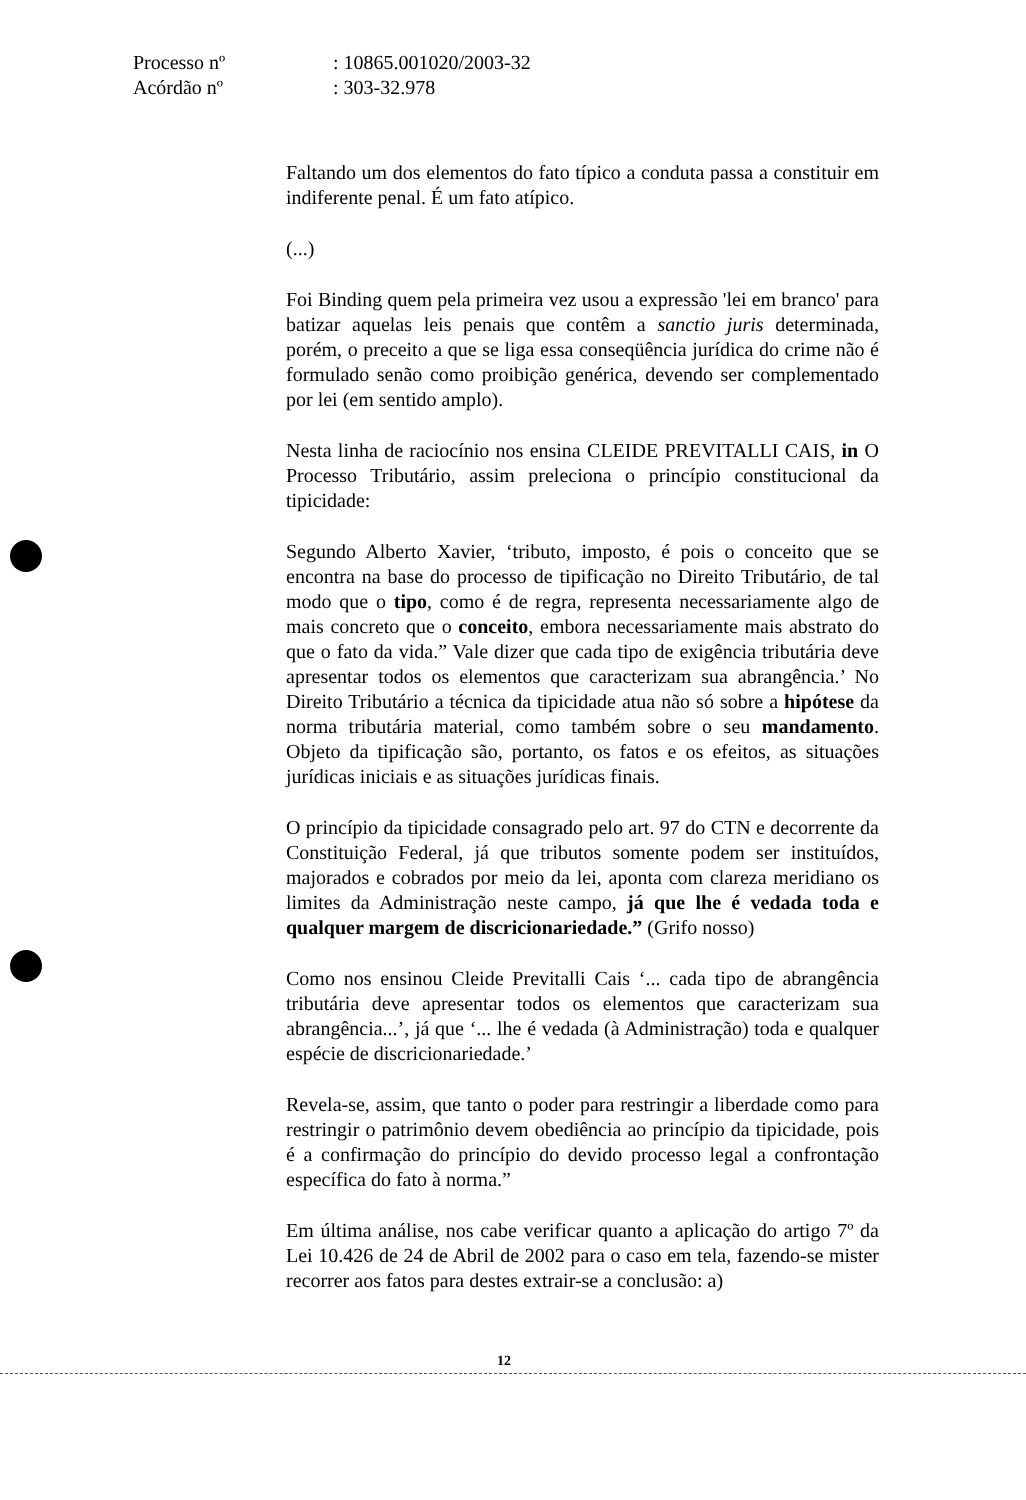Processo nº: 10865.001020/2003-32
Acórdão nº: 303-32.978
Faltando um dos elementos do fato típico a conduta passa a constituir em indiferente penal. É um fato atípico.
(...)
Foi Binding quem pela primeira vez usou a expressão 'lei em branco' para batizar aquelas leis penais que contêm a sanctio juris determinada, porém, o preceito a que se liga essa conseqüência jurídica do crime não é formulado senão como proibição genérica, devendo ser complementado por lei (em sentido amplo).
Nesta linha de raciocínio nos ensina CLEIDE PREVITALLI CAIS, in O Processo Tributário, assim preleciona o princípio constitucional da tipicidade:
Segundo Alberto Xavier, ‘tributo, imposto, é pois o conceito que se encontra na base do processo de tipificação no Direito Tributário, de tal modo que o tipo, como é de regra, representa necessariamente algo de mais concreto que o conceito, embora necessariamente mais abstrato do que o fato da vida.” Vale dizer que cada tipo de exigência tributária deve apresentar todos os elementos que caracterizam sua abrangência.’ No Direito Tributário a técnica da tipicidade atua não só sobre a hipótese da norma tributária material, como também sobre o seu mandamento. Objeto da tipificação são, portanto, os fatos e os efeitos, as situações jurídicas iniciais e as situações jurídicas finais.
O princípio da tipicidade consagrado pelo art. 97 do CTN e decorrente da Constituição Federal, já que tributos somente podem ser instituídos, majorados e cobrados por meio da lei, aponta com clareza meridiano os limites da Administração neste campo, já que lhe é vedada toda e qualquer margem de discricionariedade.” (Grifo nosso)
Como nos ensinou Cleide Previtalli Cais ‘... cada tipo de abrangência tributária deve apresentar todos os elementos que caracterizam sua abrangência...’, já que ‘... lhe é vedada (à Administração) toda e qualquer espécie de discricionariedade.’
Revela-se, assim, que tanto o poder para restringir a liberdade como para restringir o patrimônio devem obediência ao princípio da tipicidade, pois é a confirmação do princípio do devido processo legal a confrontação específica do fato à norma.”
Em última análise, nos cabe verificar quanto a aplicação do artigo 7º da Lei 10.426 de 24 de Abril de 2002 para o caso em tela, fazendo-se mister recorrer aos fatos para destes extrair-se a conclusão: a)
12